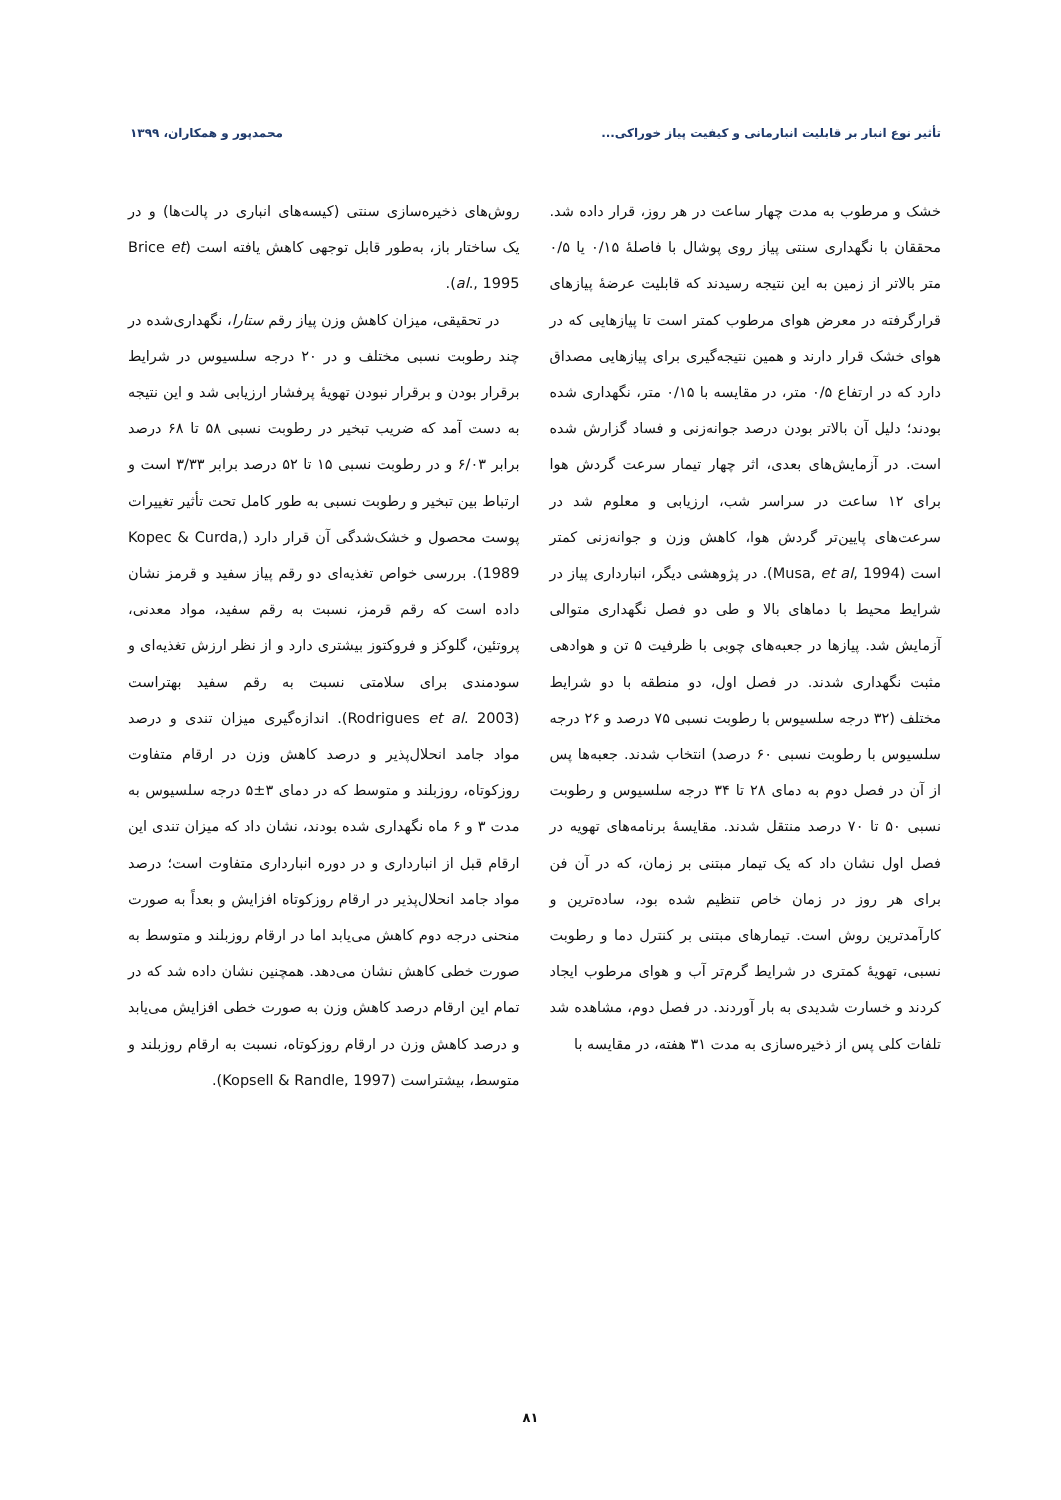تأثیر نوع انبار بر قابلیت انبارمانی و کیفیت پیاز خوراکی... محمدپور و همکاران، ۱۳۹۹
خشک و مرطوب به مدت چهار ساعت در هر روز، قرار داده شد. محققان با نگهداری سنتی پیاز روی پوشال با فاصلهٔ ۰/۱۵ یا ۰/۵ متر بالاتر از زمین به این نتیجه رسیدند که قابلیت عرضهٔ پیازهای قرارگرفته در معرض هوای مرطوب کمتر است تا پیازهایی که در هوای خشک قرار دارند و همین نتیجه‌گیری برای پیازهایی مصداق دارد که در ارتفاع ۰/۵ متر، در مقایسه با ۰/۱۵ متر، نگهداری شده بودند؛ دلیل آن بالاتر بودن درصد جوانه‌زنی و فساد گزارش شده است. در آزمایش‌های بعدی، اثر چهار تیمار سرعت گردش هوا برای ۱۲ ساعت در سراسر شب، ارزیابی و معلوم شد در سرعت‌های پایین‌تر گردش هوا، کاهش وزن و جوانه‌زنی کمتر است (Musa, et al, 1994). در پژوهشی دیگر، انبارداری پیاز در شرایط محیط با دماهای بالا و طی دو فصل نگهداری متوالی آزمایش شد. پیازها در جعبه‌های چوبی با ظرفیت ۵ تن و هوادهی مثبت نگهداری شدند. در فصل اول، دو منطقه با دو شرایط مختلف (۳۲ درجه سلسیوس با رطوبت نسبی ۷۵ درصد و ۲۶ درجه سلسیوس با رطوبت نسبی ۶۰ درصد) انتخاب شدند. جعبه‌ها پس از آن در فصل دوم به دمای ۲۸ تا ۳۴ درجه سلسیوس و رطوبت نسبی ۵۰ تا ۷۰ درصد منتقل شدند. مقایسهٔ برنامه‌های تهویه در فصل اول نشان داد که یک تیمار مبتنی بر زمان، که در آن فن برای هر روز در زمان خاص تنظیم شده بود، ساده‌ترین و کارآمدترین روش است. تیمارهای مبتنی بر کنترل دما و رطوبت نسبی، تهویهٔ کمتری در شرایط گرم‌تر آب و هوای مرطوب ایجاد کردند و خسارت شدیدی به بار آوردند. در فصل دوم، مشاهده شد تلفات کلی پس از ذخیره‌سازی به مدت ۳۱ هفته، در مقایسه با
روش‌های ذخیره‌سازی سنتی (کیسه‌های انباری در پالت‌ها) و در یک ساختار باز، به‌طور قابل توجهی کاهش یافته است (Brice et al., 1995).
در تحقیقی، میزان کاهش وزن پیاز رقم ستارا، نگهداری‌شده در چند رطوبت نسبی مختلف و در ۲۰ درجه سلسیوس در شرایط برقرار بودن و برقرار نبودن تهویهٔ پرفشار ارزیابی شد و این نتیجه به دست آمد که ضریب تبخیر در رطوبت نسبی ۵۸ تا ۶۸ درصد برابر ۶/۰۳ و در رطوبت نسبی ۱۵ تا ۵۲ درصد برابر ۳/۳۳ است و ارتباط بین تبخیر و رطوبت نسبی به طور کامل تحت تأثیر تغییرات پوست محصول و خشک‌شدگی آن قرار دارد (Kopec & Curda, 1989). بررسی خواص تغذیه‌ای دو رقم پیاز سفید و قرمز نشان داده است که رقم قرمز، نسبت به رقم سفید، مواد معدنی، پروتئین، گلوکز و فروکتوز بیشتری دارد و از نظر ارزش تغذیه‌ای و سودمندی برای سلامتی نسبت به رقم سفید بهتراست (Rodrigues et al. 2003). اندازه‌گیری میزان تندی و درصد مواد جامد انحلال‌پذیر و درصد کاهش وزن در ارقام متفاوت روزکوتاه، روزبلند و متوسط که در دمای ۳±۵ درجه سلسیوس به مدت ۳ و ۶ ماه نگهداری شده بودند، نشان داد که میزان تندی این ارقام قبل از انبارداری و در دوره انبارداری متفاوت است؛ درصد مواد جامد انحلال‌پذیر در ارقام روزکوتاه افزایش و بعداً به صورت منحنی درجه دوم کاهش می‌یابد اما در ارقام روزبلند و متوسط به صورت خطی کاهش نشان می‌دهد. همچنین نشان داده شد که در تمام این ارقام درصد کاهش وزن به صورت خطی افزایش می‌یابد و درصد کاهش وزن در ارقام روزکوتاه، نسبت به ارقام روزبلند و متوسط، بیشتراست (Kopsell & Randle, 1997).
۸۱